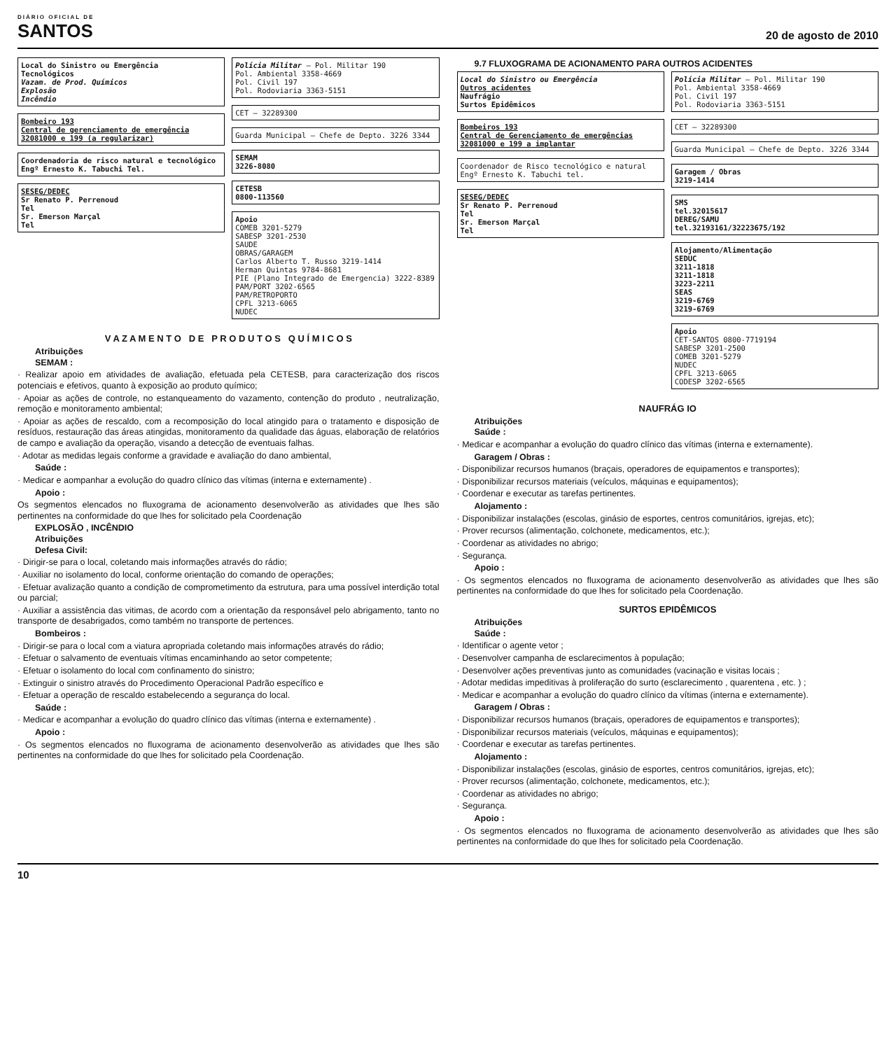DIÁRIO OFICIAL DE
SANTOS
20 de agosto de 2010
Local do Sinistro ou Emergência
Tecnológicos
Vazam. de Prod. Químicos
Explosão
Incêndio
Bombeiro 193
Central de gerenciamento de emergência 32081000 e 199 (a regularizar)
Coordenadoria de risco natural e tecnológico Engº Ernesto K. Tabuchi Tel.
SESEG/DEDEC
Sr Renato P. Perrenoud
Tel
Sr. Emerson Marçal
Tel
Polícia Militar — Pol. Militar 190
Pol. Ambiental 3358-4669
Pol. Civil 197
Pol. Rodoviaria 3363-5151
CET — 32289300
Guarda Municipal — Chefe de Depto. 3226 3344
SEMAM
3226-8080
CETESB
0800-113560
Apoio
COMEB 3201-5279
SABESP 3201-2530
SAUDE
OBRAS/GARAGEM
Carlos Alberto T. Russo 3219-1414
Herman Quintas 9784-8681
PIE (Plano Integrado de Emergencia) 3222-8389
PAM/PORT 3202-6565
PAM/RETROPORTO
CPFL 3213-6065
NUDEC
V A Z A M E N T O D E P R O D U T O S Q U Í M I C O S
Atribuições
SEMAM :
· Realizar apoio em atividades de avaliação, efetuada pela CETESB, para caracterização dos riscos potenciais e efetivos, quanto à exposição ao produto químico;
· Apoiar as ações de controle, no estanqueamento do vazamento, contenção do produto , neutralização, remoção e monitoramento ambiental;
· Apoiar as ações de rescaldo, com a recomposição do local atingido para o tratamento e disposição de resíduos, restauração das áreas atingidas, monitoramento da qualidade das águas, elaboração de relatórios de campo e avaliação da operação, visando a detecção de eventuais falhas.
· Adotar as medidas legais conforme a gravidade e avaliação do dano ambiental,
Saúde :
· Medicar e aompanhar a evolução do quadro clínico das vítimas (interna e externamente) .
Apoio :
Os segmentos elencados no fluxograma de acionamento desenvolverão as atividades que lhes são pertinentes na conformidade do que lhes for solicitado pela Coordenação
EXPLOSÃO , INCÊNDIO
Atribuições
Defesa Civil:
· Dirigir-se para o local, coletando mais informações através do rádio;
· Auxiliar no isolamento do local, conforme orientação do comando de operações;
· Efetuar avalização quanto a condição de comprometimento da estrutura, para uma possível interdição total ou parcial;
· Auxiliar a assistência das vitimas, de acordo com a orientação da responsável pelo abrigamento, tanto no transporte de desabrigados, como também no transporte de pertences.
Bombeiros :
· Dirigir-se para o local com a viatura apropriada coletando mais informações através do rádio;
· Efetuar o salvamento de eventuais vítimas encaminhando ao setor competente;
· Efetuar o isolamento do local com confinamento do sinistro;
· Extinguir o sinistro através do Procedimento Operacional Padrão específico e
· Efetuar a operação de rescaldo estabelecendo a segurança do local.
Saúde :
· Medicar e acompanhar a evolução do quadro clínico das vítimas (interna e externamente) .
Apoio :
· Os segmentos elencados no fluxograma de acionamento desenvolverão as atividades que lhes são pertinentes na conformidade do que lhes for solicitado pela Coordenação.
9.7 FLUXOGRAMA DE ACIONAMENTO PARA OUTROS ACIDENTES
Local do Sinistro ou Emergência
Outros acidentes
Naufrágio
Surtos Epidêmicos
Bombeiros 193
Central de Gerenciamento de emergências 32081000 e 199 a implantar
Coordenador de Risco tecnológico e natural Engº Ernesto K. Tabuchi tel.
SESEG/DEDEC
Sr Renato P. Perrenoud
Tel
Sr. Emerson Marçal
Tel
Polícia Militar — Pol. Militar 190
Pol. Ambiental 3358-4669
Pol. Civil 197
Pol. Rodoviaria 3363-5151
CET — 32289300
Guarda Municipal — Chefe de Depto. 3226 3344
Garagem / Obras
3219-1414
SMS
tel.32015617
DEREG/SAMU
tel.32193161/32223675/192
Alojamento/Alimentação
SEDUC
3211-1818
3211-1818
3223-2211
SEAS
3219-6769
3219-6769
Apoio
CET-SANTOS 0800-7719194
SABESP 3201-2500
COMEB 3201-5279
NUDEC
CPFL 3213-6065
CODESP 3202-6565
NAUFRÁG IO
Atribuições
Saúde :
· Medicar e acompanhar a evolução do quadro clínico das vítimas (interna e externamente).
Garagem / Obras :
· Disponibilizar recursos humanos (braçais, operadores de equipamentos e transportes);
· Disponibilizar recursos materiais (veículos, máquinas e equipamentos);
· Coordenar e executar as tarefas pertinentes.
Alojamento :
· Disponibilizar instalações (escolas, ginásio de esportes, centros comunitários, igrejas, etc);
· Prover recursos (alimentação, colchonete, medicamentos, etc.);
· Coordenar as atividades no abrigo;
· Segurança.
Apoio :
· Os segmentos elencados no fluxograma de acionamento desenvolverão as atividades que lhes são pertinentes na conformidade do que lhes for solicitado pela Coordenação.
SURTOS EPIDÊMICOS
Atribuições
Saúde :
· Identificar o agente vetor ;
· Desenvolver campanha de esclarecimentos à população;
· Desenvolver ações preventivas junto as comunidades (vacinação e visitas locais ;
· Adotar medidas impeditivas à proliferação do surto (esclarecimento , quarentena , etc. ) ;
· Medicar e acompanhar a evolução do quadro clínico da vítimas (interna e externamente).
Garagem / Obras :
· Disponibilizar recursos humanos (braçais, operadores de equipamentos e transportes);
· Disponibilizar recursos materiais (veículos, máquinas e equipamentos);
· Coordenar e executar as tarefas pertinentes.
Alojamento :
· Disponibilizar instalações (escolas, ginásio de esportes, centros comunitários, igrejas, etc);
· Prover recursos (alimentação, colchonete, medicamentos, etc.);
· Coordenar as atividades no abrigo;
· Segurança.
Apoio :
· Os segmentos elencados no fluxograma de acionamento desenvolverão as atividades que lhes são pertinentes na conformidade do que lhes for solicitado pela Coordenação.
10